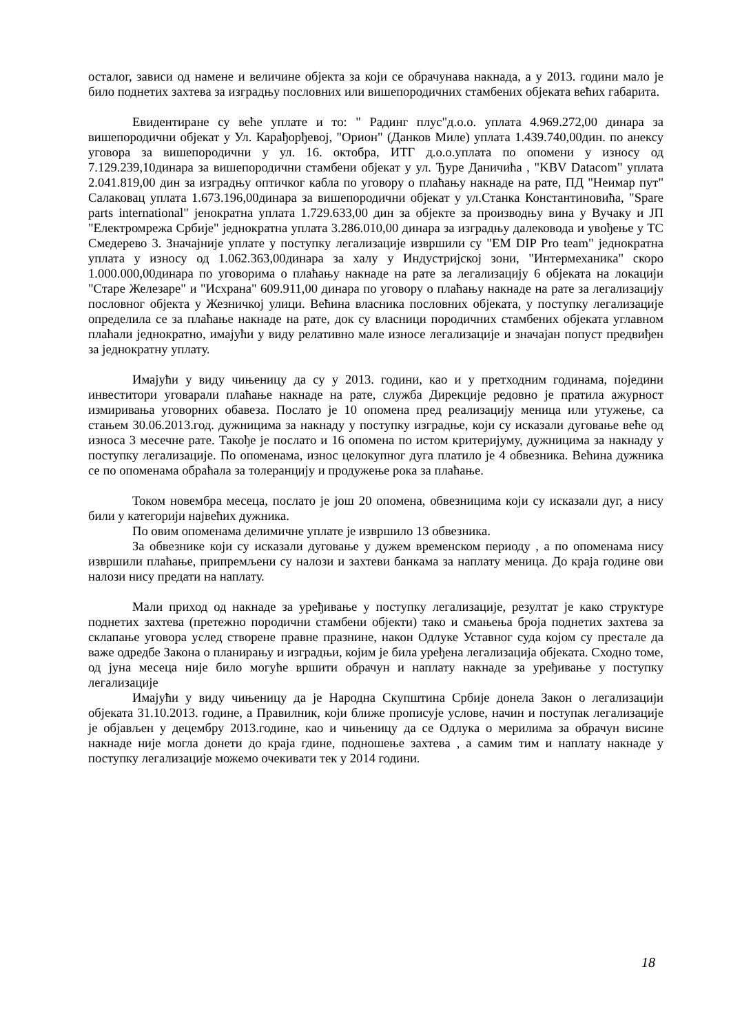осталог, зависи од намене и величине објекта за који се обрачунава накнада, а у 2013. години мало је било поднетих захтева за изградњу пословних или вишепородичних стамбених објеката већих габарита.
Евидентиране су веће уплате и то: " Радинг плус"д.о.о. уплата 4.969.272,00 динара за вишепородични објекат у Ул. Карађорђевој, "Орион" (Данков Миле) уплата 1.439.740,00дин. по анексу уговора за вишепородични у ул. 16. октобра, ИТГ д.о.о.уплата по опомени у износу од 7.129.239,10динара за вишепородични стамбени објекат у ул. Ђуре Даничића , "KBV Datacom" уплата 2.041.819,00 дин за изградњу оптичког кабла по уговору о плаћању накнаде на рате, ПД "Неимар пут" Салаковац уплата 1.673.196,00динара за вишепородични објекат у ул.Станка Константиновића, "Spare parts international" јенократна уплата 1.729.633,00 дин за објекте за производњу вина у Вучаку и ЈП "Електромрежа Србије" једнократна уплата 3.286.010,00 динара за изградњу далековода и увођење у ТС Смедерево 3. Значајније уплате у поступку легализације извршили су "EM DIP Pro team" једнократна уплата у износу од 1.062.363,00динара за халу у Индустријској зони, "Интермеханика" скоро 1.000.000,00динара по уговорима о плаћању накнаде на рате за легализацију 6 објеката на локацији "Старе Железаре" и "Исхрана" 609.911,00 динара по уговору о плаћању накнаде на рате за легализацију пословног објекта у Жезничкој улици. Већина власника пословних објеката, у поступку легализације определила се за плаћање накнаде на рате, док су власници породичних стамбених објеката углавном плаћали једнократно, имајући у виду релативно мале износе легализације и значајан попуст предвиђен за једнократну уплату.
Имајући у виду чињеницу да су у 2013. години, као и у претходним годинама, поједини инвеститори уговарали плаћање накнаде на рате, служба Дирекције редовно је пратила ажурност измиривања уговорних обавеза. Послато је 10 опомена пред реализацију меница или утужење, са стањем 30.06.2013.год. дужницима за накнаду у поступку изградње, који су исказали дуговање веће од износа 3 месечне рате. Такође је послато и 16 опомена по истом критеријуму, дужницима за накнаду у поступку легализације. По опоменама, износ целокупног дуга платило је 4 обвезника. Већина дужника се по опоменама обраћала за толеранцију и продужење рока за плаћање.
Током новембра месеца, послато је још 20 опомена, обвезницима који су исказали дуг, а нису били у категорији највећих дужника.
По овим опоменама делимичне уплате је извршило 13 обвезника.
За обвезнике који су исказали дуговање у дужем временском периоду , а по опоменама нису извршили плаћање, припремљени су налози и захтеви банкама за наплату меница. До краја године ови налози нису предати на наплату.
Мали приход од накнаде за уређивање у поступку легализације, резултат је како структуре поднетих захтева (претежно породични стамбени објекти) тако и смањења броја поднетих захтева за склапање уговора услед створене правне празнине, након Одлуке Уставног суда којом су престале да важе одредбе Закона о планирању и изградњи, којим је била уређена легализација објеката. Сходно томе, од јуна месеца није било могуће вршити обрачун и наплату накнаде за уређивање у поступку легализације
Имајући у виду чињеницу да је Народна Скупштина Србије донела Закон о легализацији објеката 31.10.2013. године, а Правилник, који ближе прописује услове, начин и поступак легализације је објављен у децембру 2013.године, као и чињеницу да се Одлука о мерилима за обрачун висине накнаде није могла донети до краја гдине, подношење захтева , а самим тим и наплату накнаде у поступку легализације можемо очекивати тек у 2014 години.
18